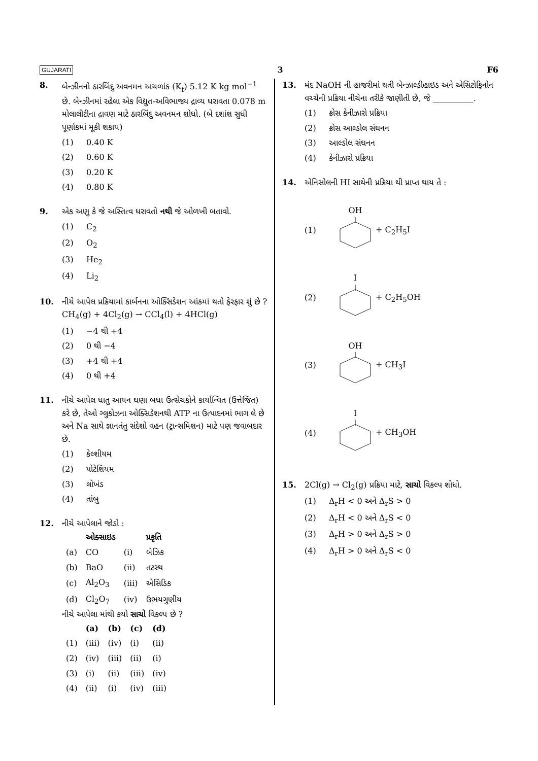GUJARATI 3 F6
8. બેન્ઝીનનો ઠારબિંદુ અવનમન અચળાંક (K<sub>f</sub>) 5.12 K kg mol<sup>−1</sup> છે. બેન્ઝીનમાં રહેલા એક વિદ્યુત-અવિભાજ્ય દ્રાવ્ય ધરાવતા 0.078 m મોલાલીટીના દ્રાવણ માટે ઠારબિંદુ અવનમન શોધો. (બે દશાંશ સુધી પૂર્ણાંકમાં મૂકી શકાય)
(1) 0.40 K
(2) 0.60 K
(3) 0.20 K
(4) 0.80 K
9. એક અણુ કે જે અસ્તિત્વ ધરાવતો નથી જે ઓળખી બતાવો.
(1) C<sub>2</sub>
(2) O<sub>2</sub>
(3) He<sub>2</sub>
(4) Li<sub>2</sub>
10. નીચે આપેલ પ્રક્રિયામાં કાર્બનના ઓક્સિડેશન આંકમાં થતો ફેરફાર શું છે ?
CH<sub>4</sub>(g) + 4Cl<sub>2</sub>(g) → CCl<sub>4</sub>(l) + 4HCl(g)
(1) −4 થી +4
(2) 0 થી −4
(3) +4 થી +4
(4) 0 થી +4
11. નીચે આપેલ ધાતુ આયન ઘણા બધા ઉત્સેચકોને કાર્યાન્વિત (ઉત્તેજિત) કરે છે, તેઓ ગ્લુકોઝના ઓક્સિડેશનથી ATP ના ઉત્પાદનમાં ભાગ લે છે અને Na સાથે જ્ઞાનતંતુ સંદેશો વહન (ટ્રાન્સમિશન) માટે પણ જવાબદાર છે.
(1) કેલ્શીયમ
(2) પોટેશિયમ
(3) લોખંડ
(4) તાંબુ
12. નીચે આપેલાને જોડો :
| | ઓક્સાઇડ | | પ્રકૃતિ |
| --- | --- | --- | --- |
| (a) | CO | (i) | બેઝિક |
| (b) | BaO | (ii) | તટસ્થ |
| (c) | Al<sub>2</sub>O<sub>3</sub> | (iii) | એસિડિક |
| (d) | Cl<sub>2</sub>O<sub>7</sub> | (iv) | ઉભયગુણીય |
નીચે આપેલા માંથી કયો સાચો વિકલ્પ છે ?
| | (a) | (b) | (c) | (d) |
| --- | --- | --- | --- | --- |
| (1) | (iii) | (iv) | (i) | (ii) |
| (2) | (iv) | (iii) | (ii) | (i) |
| (3) | (i) | (ii) | (iii) | (iv) |
| (4) | (ii) | (i) | (iv) | (iii) |
13. મંદ NaOH ની હાજરીમાં થતી બેન્ઝાલ્ડીહાઇડ અને એસિટોફિનોન વચ્ચેની પ્રક્રિયા નીચેના તરીકે જાણીતી છે, જે __________.
(1) ક્રોસ કેનીઝારો પ્રક્રિયા
(2) ક્રોસ આલ્ડોલ સંઘનન
(3) આલ્ડોલ સંઘનન
(4) કેનીઝારો પ્રક્રિયા
14. એનિસોલની HI સાથેની પ્રક્રિયા થી પ્રાપ્ત થાય તે :
(1) OH
+ C<sub>2</sub>H<sub>5</sub>I
(2) I
+ C<sub>2</sub>H<sub>5</sub>OH
(3) OH
+ CH<sub>3</sub>I
(4) I
+ CH<sub>3</sub>OH
15. 2Cl(g) → Cl<sub>2</sub>(g) પ્રક્રિયા માટે, સાચો વિકલ્પ શોધો.
(1) Δ<sub>r</sub>H < 0 અને Δ<sub>r</sub>S > 0
(2) Δ<sub>r</sub>H < 0 અને Δ<sub>r</sub>S < 0
(3) Δ<sub>r</sub>H > 0 અને Δ<sub>r</sub>S > 0
(4) Δ<sub>r</sub>H > 0 અને Δ<sub>r</sub>S < 0